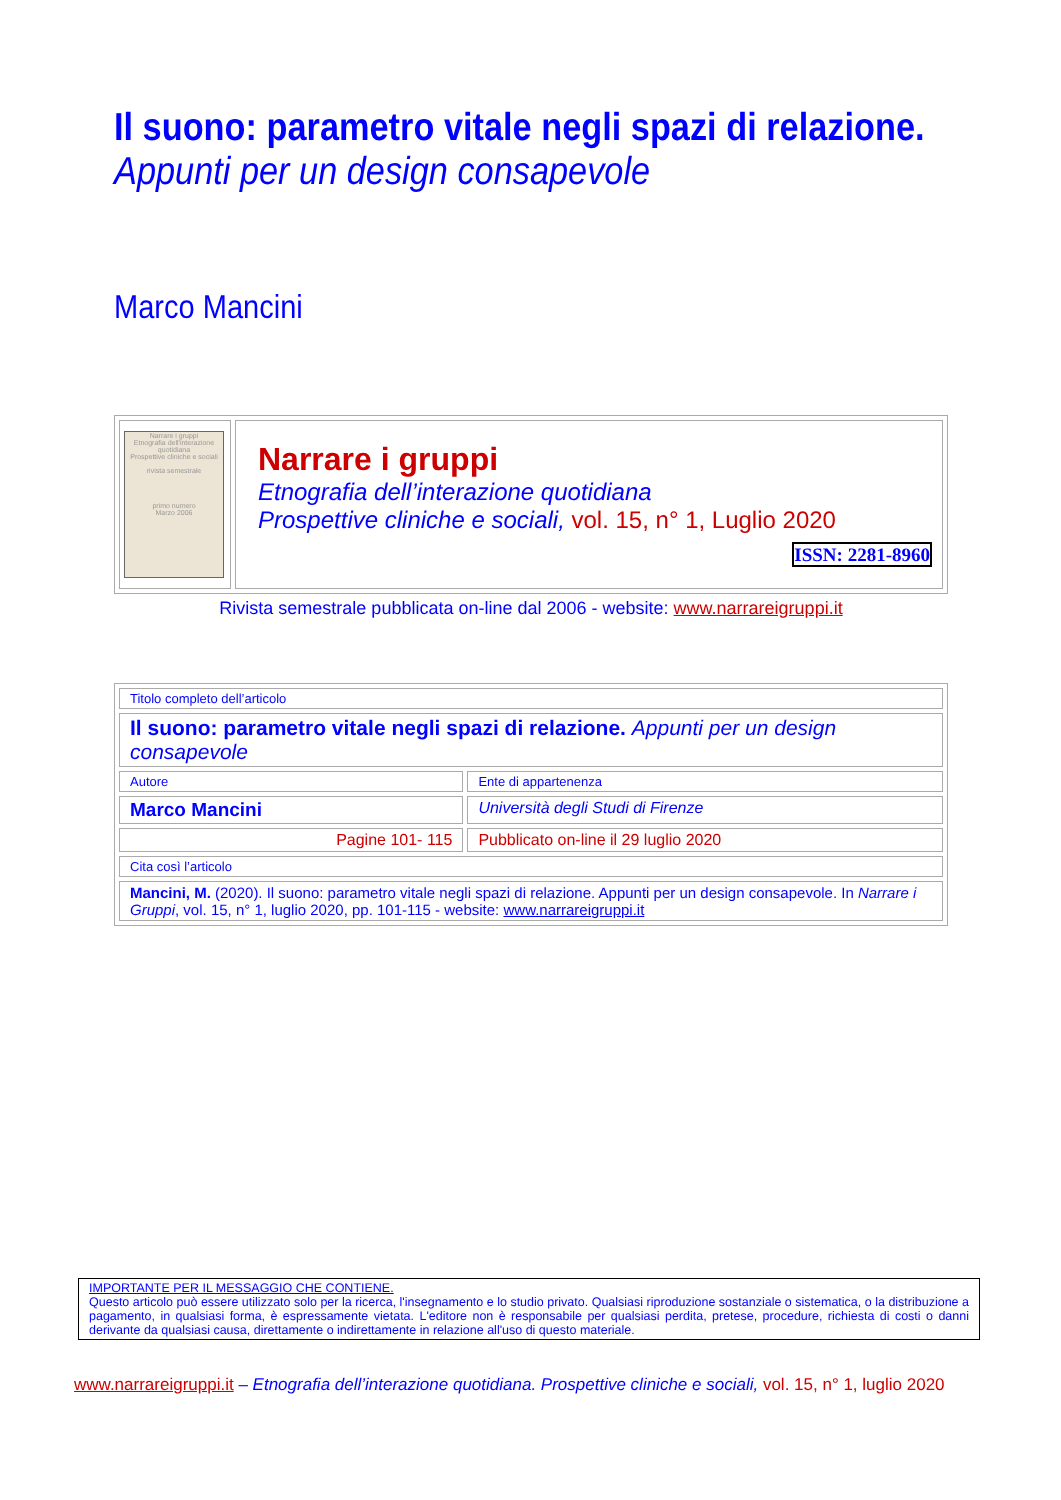Il suono: parametro vitale negli spazi di relazione.
Appunti per un design consapevole
Marco Mancini
| Narrare i gruppi Etnografia dell'interazione quotidiana Prospettive cliniche e sociali rivista semestrale primo numero Marzo 2006 | Narrare i gruppi Etnografia dell’interazione quotidiana Prospettive cliniche e sociali, vol. 15, n° 1, Luglio 2020 ISSN: 2281-8960 |
Rivista semestrale pubblicata on-line dal 2006 - website: www.narrareigruppi.it
| Titolo completo dell’articolo | |
| Il suono: parametro vitale negli spazi di relazione. Appunti per un design consapevole | |
| Autore | Ente di appartenenza |
| Marco Mancini | Università degli Studi di Firenze |
| Pagine 101- 115 | Pubblicato on-line il 29 luglio 2020 |
| Cita così l’articolo | |
| Mancini, M. (2020). Il suono: parametro vitale negli spazi di relazione. Appunti per un design consapevole. In Narrare i Gruppi , vol. 15, n° 1, luglio 2020, pp. 101-115 - website: www.narrareigruppi.it | |
IMPORTANTE PER IL MESSAGGIO CHE CONTIENE.
Questo articolo può essere utilizzato solo per la ricerca, l'insegnamento e lo studio privato. Qualsiasi riproduzione sostanziale o sistematica, o la distribuzione a pagamento, in qualsiasi forma, è espressamente vietata. L'editore non è responsabile per qualsiasi perdita, pretese, procedure, richiesta di costi o danni derivante da qualsiasi causa, direttamente o indirettamente in relazione all'uso di questo materiale.
www.narrareigruppi.it – Etnografia dell’interazione quotidiana. Prospettive cliniche e sociali, vol. 15, n° 1, luglio 2020